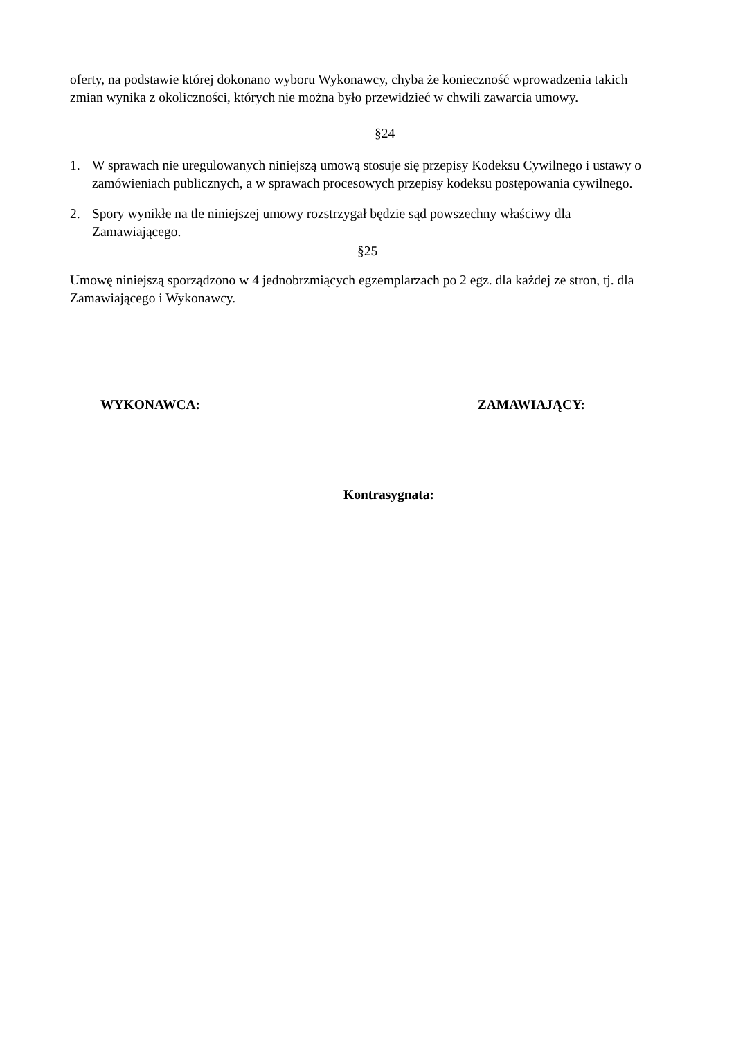oferty, na podstawie której dokonano wyboru Wykonawcy, chyba że konieczność wprowadzenia takich zmian wynika z okoliczności, których nie można było przewidzieć w chwili zawarcia umowy.
§24
1. W sprawach nie uregulowanych niniejszą umową stosuje się przepisy Kodeksu Cywilnego i ustawy o zamówieniach publicznych, a w sprawach procesowych przepisy kodeksu postępowania cywilnego.
2. Spory wynikłe na tle niniejszej umowy rozstrzygał będzie sąd powszechny właściwy dla Zamawiającego.
§25
Umowę niniejszą sporządzono w 4 jednobrzmiących egzemplarzach po 2 egz. dla każdej ze stron, tj. dla Zamawiającego i Wykonawcy.
WYKONAWCA: ZAMAWIAJĄCY:
Kontrasygnata: